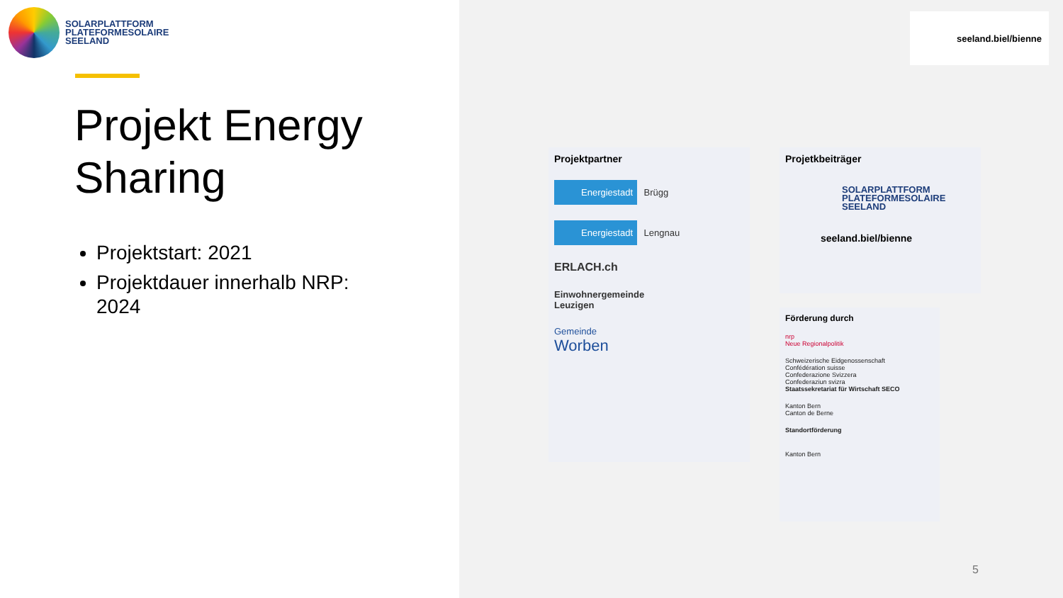SOLARPLATTFORM
PLATEFORMESOLAIRE
SEELAND
Projekt Energy Sharing
Projektstart: 2021
Projektdauer innerhalb NRP: 2024
seeland.biel/bienne
Projektpartner
Energiestadt Brügg
Energiestadt Lengnau
ERLACH.ch
Einwohnergemeinde
Leuzigen
Gemeinde
Worben
Projetkbeiträger
SOLARPLATTFORM
PLATEFORMESOLAIRE
SEELAND
seeland.biel/bienne
Förderung durch
nrp
Neue Regionalpolitik
Schweizerische Eidgenossenschaft
Confédération suisse
Confederazione Svizzera
Confederaziun svizra
Staatssekretariat für Wirtschaft SECO
Kanton Bern
Canton de Berne
Standortförderung
Kanton Bern
5